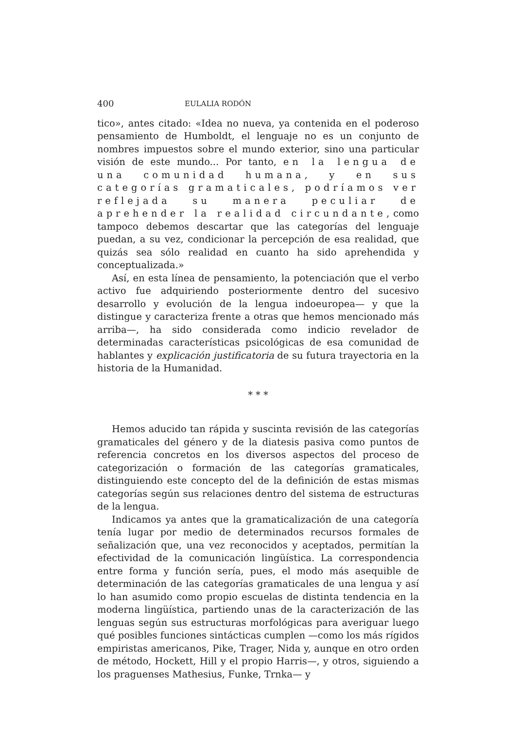400 EULALIA RODÓN
tico», antes citado: «Idea no nueva, ya contenida en el poderoso pensamiento de Humboldt, el lenguaje no es un conjunto de nombres impuestos sobre el mundo exterior, sino una particular visión de este mundo... Por tanto, en la lengua de una comunidad humana, y en sus categorías gramaticales, podríamos ver reflejada su manera peculiar de aprehender la realidad circundante, como tampoco debemos descartar que las categorías del lenguaje puedan, a su vez, condicionar la percepción de esa realidad, que quizás sea sólo realidad en cuanto ha sido aprehendida y conceptualizada.»
Así, en esta línea de pensamiento, la potenciación que el verbo activo fue adquiriendo posteriormente dentro del sucesivo desarrollo y evolución de la lengua indoeuropea— y que la distingue y caracteriza frente a otras que hemos mencionado más arriba—, ha sido considerada como indicio revelador de determinadas características psicológicas de esa comunidad de hablantes y explicación justificatoria de su futura trayectoria en la historia de la Humanidad.
* * *
Hemos aducido tan rápida y suscinta revisión de las categorías gramaticales del género y de la diatesis pasiva como puntos de referencia concretos en los diversos aspectos del proceso de categorización o formación de las categorías gramaticales, distinguiendo este concepto del de la definición de estas mismas categorías según sus relaciones dentro del sistema de estructuras de la lengua.
Indicamos ya antes que la gramaticalización de una categoría tenía lugar por medio de determinados recursos formales de señalización que, una vez reconocidos y aceptados, permitían la efectividad de la comunicación lingüística. La correspondencia entre forma y función sería, pues, el modo más asequible de determinación de las categorías gramaticales de una lengua y así lo han asumido como propio escuelas de distinta tendencia en la moderna lingüística, partiendo unas de la caracterización de las lenguas según sus estructuras morfológicas para averiguar luego qué posibles funciones sintácticas cumplen —como los más rígidos empiristas americanos, Pike, Trager, Nida y, aunque en otro orden de método, Hockett, Hill y el propio Harris—, y otros, siguiendo a los praguenses Mathesius, Funke, Trnka— y